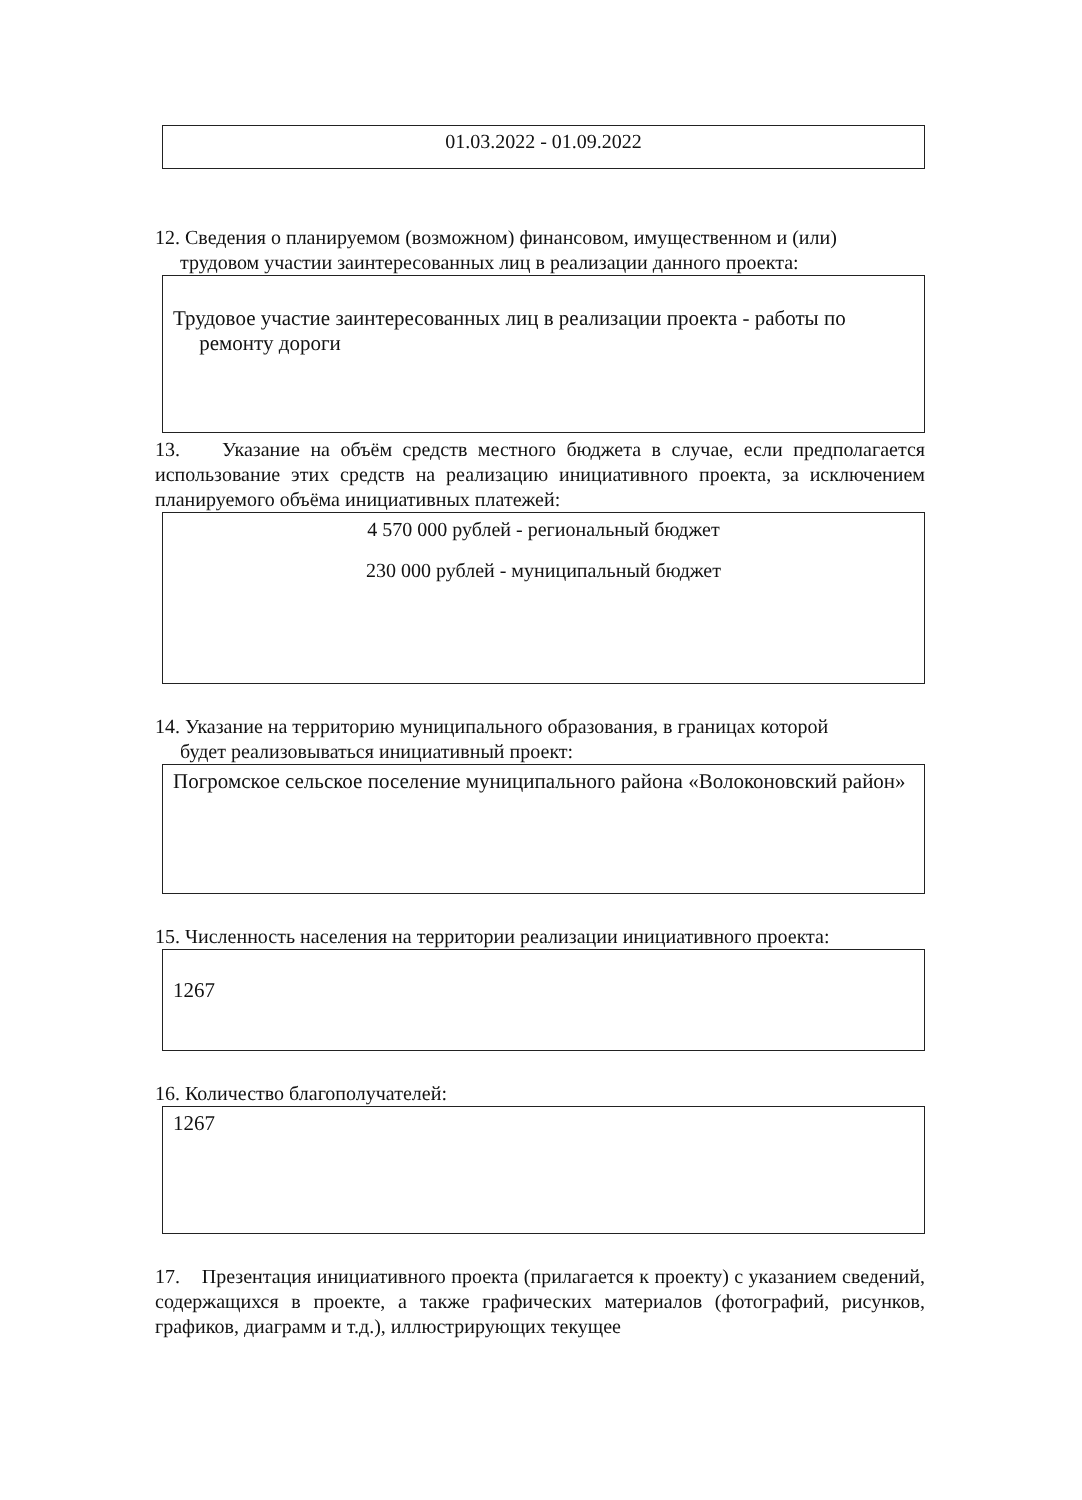01.03.2022 - 01.09.2022
12. Сведения о планируемом (возможном) финансовом, имущественном и (или)
трудовом участии заинтересованных лиц в реализации данного проекта:
Трудовое участие заинтересованных лиц в реализации проекта - работы по
ремонту дороги
13. Указание на объём средств местного бюджета в случае, если предполагается использование этих средств на реализацию инициативного проекта, за исключением планируемого объёма инициативных платежей:
4 570 000 рублей - региональный бюджет
230 000 рублей - муниципальный бюджет
14. Указание на территорию муниципального образования, в границах которой
будет реализовываться инициативный проект:
Погромское сельское поселение муниципального района «Волоконовский район»
15. Численность населения на территории реализации инициативного проекта:
1267
16. Количество благополучателей:
1267
17. Презентация инициативного проекта (прилагается к проекту) с указанием сведений, содержащихся в проекте, а также графических материалов (фотографий, рисунков, графиков, диаграмм и т.д.), иллюстрирующих текущее